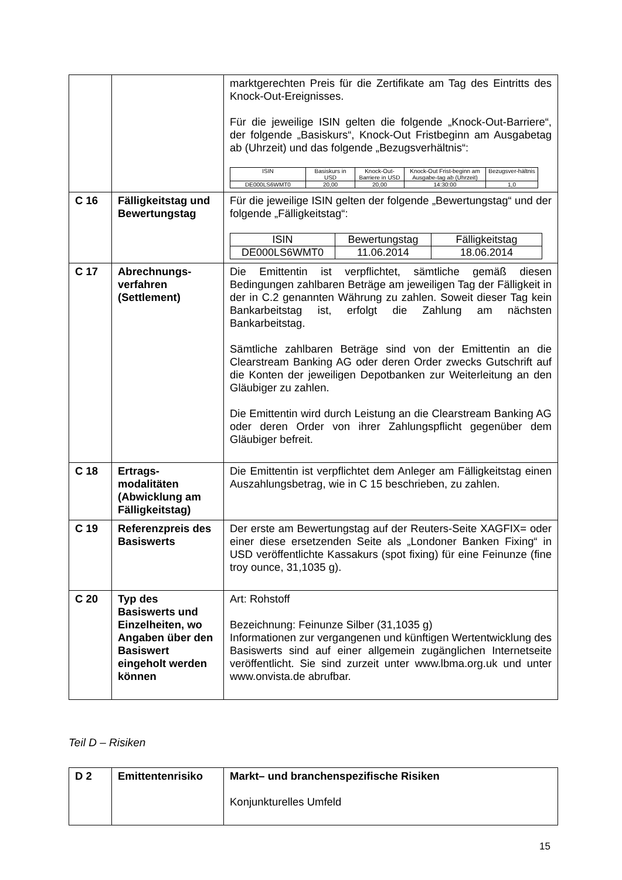| | | marktgerechten Preis für die Zertifikate am Tag des Eintritts des Knock-Out-Ereignisses. Für die jeweilige ISIN gelten die folgende „Knock-Out-Barriere“, der folgende „Basiskurs“, Knock-Out Fristbeginn am Ausgabetag ab (Uhrzeit) und das folgende „Bezugsverhältnis“: / ISIN / Basiskurs in USD / Knock-Out-Barriere in USD / Knock-Out Frist-beginn am Ausgabe-tag ab (Uhrzeit) / Bezugsver-hältnis / / --- / --- / --- / --- / --- / / DE000LS6WMT0 / 20,00 / 20,00 / 14:30:00 / 1,0 / |
| C 16 | Fälligkeitstag und Bewertungstag | Für die jeweilige ISIN gelten der folgende „Bewertungstag“ und der folgende „Fälligkeitstag“: / ISIN / Bewertungstag / Fälligkeitstag / / --- / --- / --- / / DE000LS6WMT0 / 11.06.2014 / 18.06.2014 / |
| C 17 | Abrechnungs-verfahren (Settlement) | Die Emittentin ist verpflichtet, sämtliche gemäß diesen Bedingungen zahlbaren Beträge am jeweiligen Tag der Fälligkeit in der in C.2 genannten Währung zu zahlen. Soweit dieser Tag kein Bankarbeitstag ist, erfolgt die Zahlung am nächsten Bankarbeitstag. Sämtliche zahlbaren Beträge sind von der Emittentin an die Clearstream Banking AG oder deren Order zwecks Gutschrift auf die Konten der jeweiligen Depotbanken zur Weiterleitung an den Gläubiger zu zahlen. Die Emittentin wird durch Leistung an die Clearstream Banking AG oder deren Order von ihrer Zahlungspflicht gegenüber dem Gläubiger befreit. |
| C 18 | Ertrags-modalitäten (Abwicklung am Fälligkeitstag) | Die Emittentin ist verpflichtet dem Anleger am Fälligkeitstag einen Auszahlungsbetrag, wie in C 15 beschrieben, zu zahlen. |
| C 19 | Referenzpreis des Basiswerts | Der erste am Bewertungstag auf der Reuters-Seite XAGFIX= oder einer diese ersetzenden Seite als „Londoner Banken Fixing“ in USD veröffentlichte Kassakurs (spot fixing) für eine Feinunze (fine troy ounce, 31,1035 g). |
| C 20 | Typ des Basiswerts und Einzelheiten, wo Angaben über den Basiswert eingeholt werden können | Art: Rohstoff Bezeichnung: Feinunze Silber (31,1035 g) Informationen zur vergangenen und künftigen Wertentwicklung des Basiswerts sind auf einer allgemein zugänglichen Internetseite veröffentlicht. Sie sind zurzeit unter www.lbma.org.uk und unter www.onvista.de abrufbar. |
Teil D – Risiken
| D 2 | Emittentenrisiko | Markt– und branchenspezifische Risiken Konjunkturelles Umfeld |
15